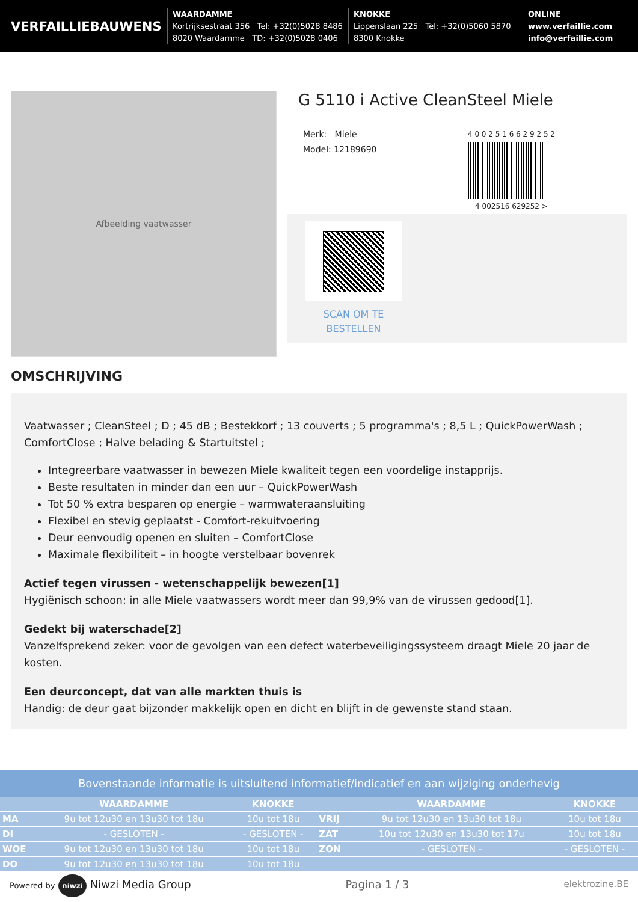VERFAILLIEBAUWENS
WAARDAMME
Kortrijksestraat 356 Tel: +32(0)5028 8486
8020 Waardamme TD: +32(0)5028 0406
KNOKKE
Lippenslaan 225 Tel: +32(0)5060 5870
8300 Knokke
ONLINE
www.verfaillie.com
info@verfaillie.com
Afbeelding vaatwasser
G 5110 i Active CleanSteel Miele
Merk: Miele
Model: 12189690
4 0 0 2 5 1 6 6 2 9 2 5 2
4 002516 629252 >
SCAN OM TE BESTELLEN
OMSCHRIJVING
Vaatwasser ; CleanSteel ; D ; 45 dB ; Bestekkorf ; 13 couverts ; 5 programma's ; 8,5 L ; QuickPowerWash ; ComfortClose ; Halve belading & Startuitstel ;
Integreerbare vaatwasser in bewezen Miele kwaliteit tegen een voordelige instapprijs.
Beste resultaten in minder dan een uur – QuickPowerWash
Tot 50 % extra besparen op energie – warmwateraansluiting
Flexibel en stevig geplaatst - Comfort-rekuitvoering
Deur eenvoudig openen en sluiten – ComfortClose
Maximale flexibiliteit – in hoogte verstelbaar bovenrek
Actief tegen virussen - wetenschappelijk bewezen[1]
Hygiënisch schoon: in alle Miele vaatwassers wordt meer dan 99,9% van de virussen gedood[1].
Gedekt bij waterschade[2]
Vanzelfsprekend zeker: voor de gevolgen van een defect waterbeveiligingssysteem draagt Miele 20 jaar de kosten.
Een deurconcept, dat van alle markten thuis is
Handig: de deur gaat bijzonder makkelijk open en dicht en blijft in de gewenste stand staan.
Bovenstaande informatie is uitsluitend informatief/indicatief en aan wijziging onderhevig
| | WAARDAMME | KNOKKE | | WAARDAMME | KNOKKE |
| --- | --- | --- | --- | --- | --- |
| MA | 9u tot 12u30 en 13u30 tot 18u | 10u tot 18u | VRIJ | 9u tot 12u30 en 13u30 tot 18u | 10u tot 18u |
| DI | - GESLOTEN - | - GESLOTEN - | ZAT | 10u tot 12u30 en 13u30 tot 17u | 10u tot 18u |
| WOE | 9u tot 12u30 en 13u30 tot 18u | 10u tot 18u | ZON | - GESLOTEN - | - GESLOTEN - |
| DO | 9u tot 12u30 en 13u30 tot 18u | 10u tot 18u | | | |
Powered by niwzi Niwzi Media Group
Pagina 1 / 3
elektrozine.BE